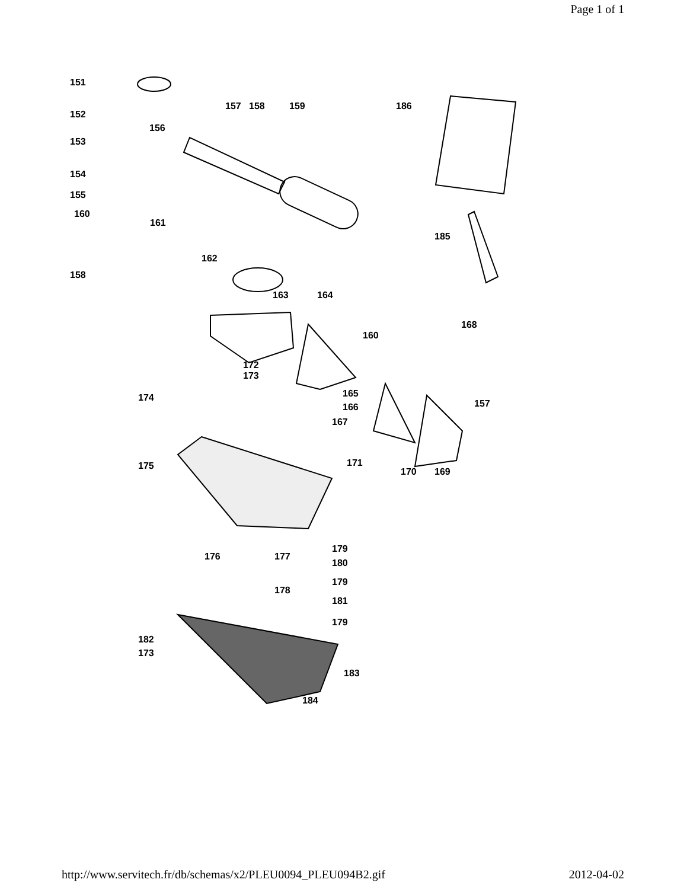Page 1 of 1
151
152
153
154
155
156
157 158 159 186
160
161
162
158
185
163 164
168
160
172
173
174 165
166 157
167
175 171
170 169
179
176 177
180
179
178
181
179
182
173
183
184
http://www.servitech.fr/db/schemas/x2/PLEU0094_PLEU094B2.gif 2012-04-02